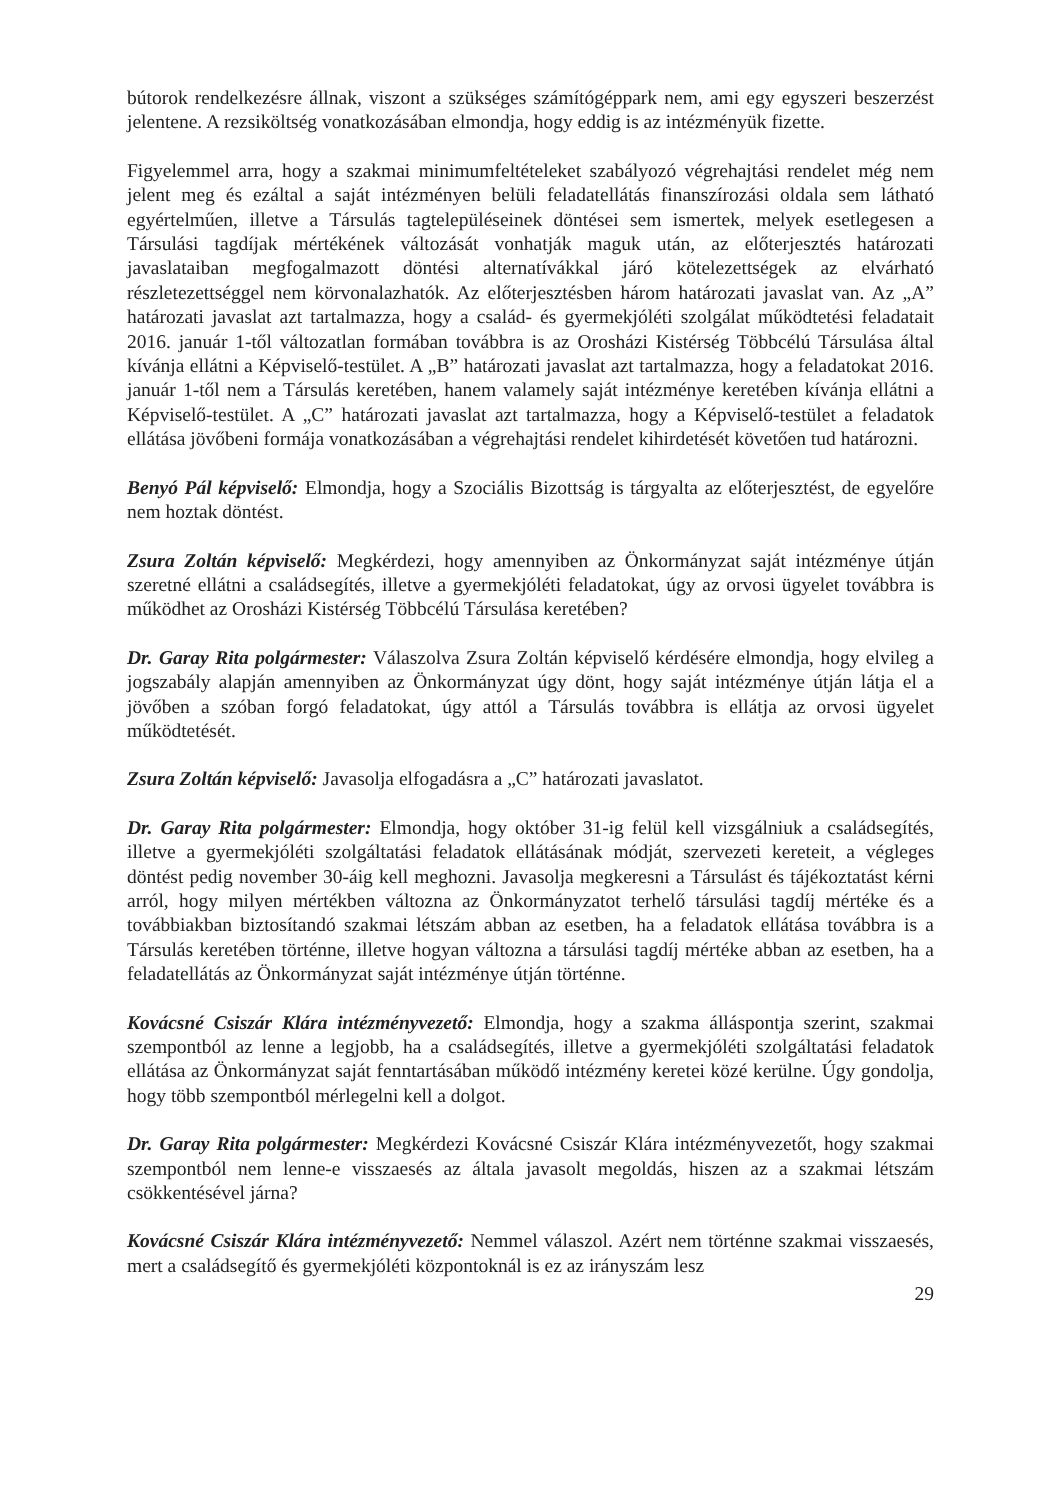bútorok rendelkezésre állnak, viszont a szükséges számítógéppark nem, ami egy egyszeri beszerzést jelentene. A rezsiköltség vonatkozásában elmondja, hogy eddig is az intézményük fizette.
Figyelemmel arra, hogy a szakmai minimumfeltételeket szabályozó végrehajtási rendelet még nem jelent meg és ezáltal a saját intézményen belüli feladatellátás finanszírozási oldala sem látható egyértelműen, illetve a Társulás tagtelepüléseinek döntései sem ismertek, melyek esetlegesen a Társulási tagdíjak mértékének változását vonhatják maguk után, az előterjesztés határozati javaslataiban megfogalmazott döntési alternatívákkal járó kötelezettségek az elvárható részletezettséggel nem körvonalazhatók. Az előterjesztésben három határozati javaslat van. Az „A” határozati javaslat azt tartalmazza, hogy a család- és gyermekjóléti szolgálat működtetési feladatait 2016. január 1-től változatlan formában továbbra is az Orosházi Kistérség Többcélú Társulása által kívánja ellátni a Képviselő-testület. A „B” határozati javaslat azt tartalmazza, hogy a feladatokat 2016. január 1-től nem a Társulás keretében, hanem valamely saját intézménye keretében kívánja ellátni a Képviselő-testület. A „C” határozati javaslat azt tartalmazza, hogy a Képviselő-testület a feladatok ellátása jövőbeni formája vonatkozásában a végrehajtási rendelet kihirdetését követően tud határozni.
Benyó Pál képviselő: Elmondja, hogy a Szociális Bizottság is tárgyalta az előterjesztést, de egyelőre nem hoztak döntést.
Zsura Zoltán képviselő: Megkérdezi, hogy amennyiben az Önkormányzat saját intézménye útján szeretné ellátni a családsegítés, illetve a gyermekjóléti feladatokat, úgy az orvosi ügyelet továbbra is működhet az Orosházi Kistérség Többcélú Társulása keretében?
Dr. Garay Rita polgármester: Válaszolva Zsura Zoltán képviselő kérdésére elmondja, hogy elvileg a jogszabály alapján amennyiben az Önkormányzat úgy dönt, hogy saját intézménye útján látja el a jövőben a szóban forgó feladatokat, úgy attól a Társulás továbbra is ellátja az orvosi ügyelet működtetését.
Zsura Zoltán képviselő: Javasolja elfogadásra a „C” határozati javaslatot.
Dr. Garay Rita polgármester: Elmondja, hogy október 31-ig felül kell vizsgálniuk a családsegítés, illetve a gyermekjóléti szolgáltatási feladatok ellátásának módját, szervezeti kereteit, a végleges döntést pedig november 30-áig kell meghozni. Javasolja megkeresni a Társulást és tájékoztatást kérni arról, hogy milyen mértékben változna az Önkormányzatot terhelő társulási tagdíj mértéke és a továbbiakban biztosítandó szakmai létszám abban az esetben, ha a feladatok ellátása továbbra is a Társulás keretében történne, illetve hogyan változna a társulási tagdíj mértéke abban az esetben, ha a feladatellátás az Önkormányzat saját intézménye útján történne.
Kovácsné Csiszár Klára intézményvezető: Elmondja, hogy a szakma álláspontja szerint, szakmai szempontból az lenne a legjobb, ha a családsegítés, illetve a gyermekjóléti szolgáltatási feladatok ellátása az Önkormányzat saját fenntartásában működő intézmény keretei közé kerülne. Úgy gondolja, hogy több szempontból mérlegelni kell a dolgot.
Dr. Garay Rita polgármester: Megkérdezi Kovácsné Csiszár Klára intézményvezetőt, hogy szakmai szempontból nem lenne-e visszaesés az általa javasolt megoldás, hiszen az a szakmai létszám csökkentésével járna?
Kovácsné Csiszár Klára intézményvezető: Nemmel válaszol. Azért nem történne szakmai visszaesés, mert a családsegítő és gyermekjóléti központoknál is ez az irányszám lesz
29